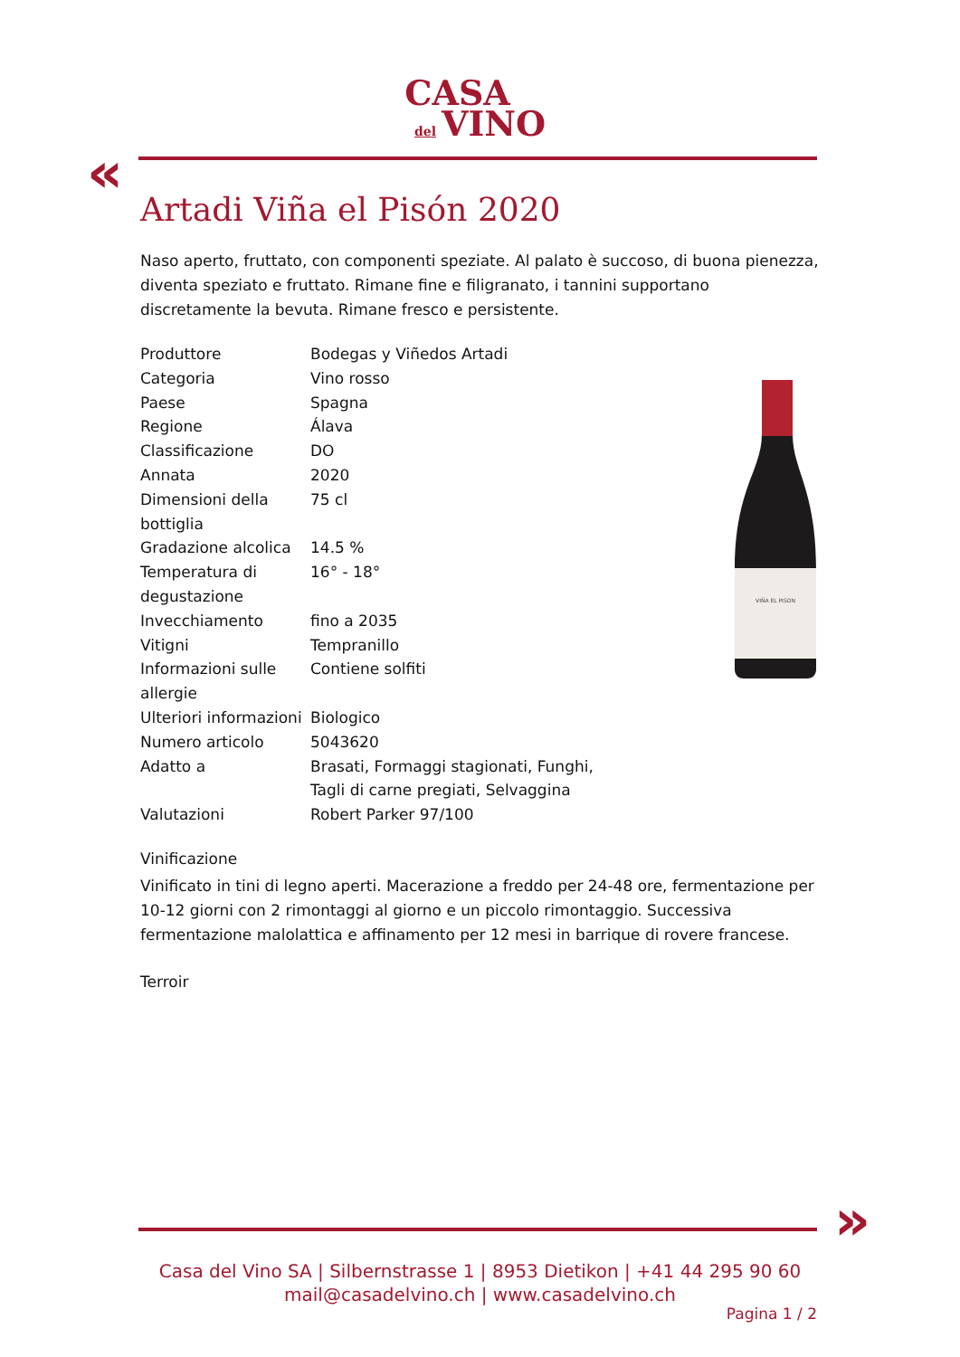CASA
del VINO
«
Artadi Viña el Pisón 2020
Naso aperto, fruttato, con componenti speziate. Al palato è succoso, di buona pienezza, diventa speziato e fruttato. Rimane fine e filigranato, i tannini supportano discretamente la bevuta. Rimane fresco e persistente.
| Produttore | Bodegas y Viñedos Artadi |
| Categoria | Vino rosso |
| Paese | Spagna |
| Regione | Álava |
| Classificazione | DO |
| Annata | 2020 |
| Dimensioni della bottiglia | 75 cl |
| Gradazione alcolica | 14.5 % |
| Temperatura di degustazione | 16° - 18° |
| Invecchiamento | fino a 2035 |
| Vitigni | Tempranillo |
| Informazioni sulle allergie | Contiene solfiti |
| Ulteriori informazioni | Biologico |
| Numero articolo | 5043620 |
| Adatto a | Brasati, Formaggi stagionati, Funghi, Tagli di carne pregiati, Selvaggina |
| Valutazioni | Robert Parker 97/100 |
Vinificazione
Vinificato in tini di legno aperti. Macerazione a freddo per 24-48 ore, fermentazione per 10-12 giorni con 2 rimontaggi al giorno e un piccolo rimontaggio. Successiva fermentazione malolattica e affinamento per 12 mesi in barrique di rovere francese.
Terroir
VIÑA EL PISON
»
Casa del Vino SA | Silbernstrasse 1 | 8953 Dietikon | +41 44 295 90 60
mail@casadelvino.ch | www.casadelvino.ch
Pagina 1 / 2